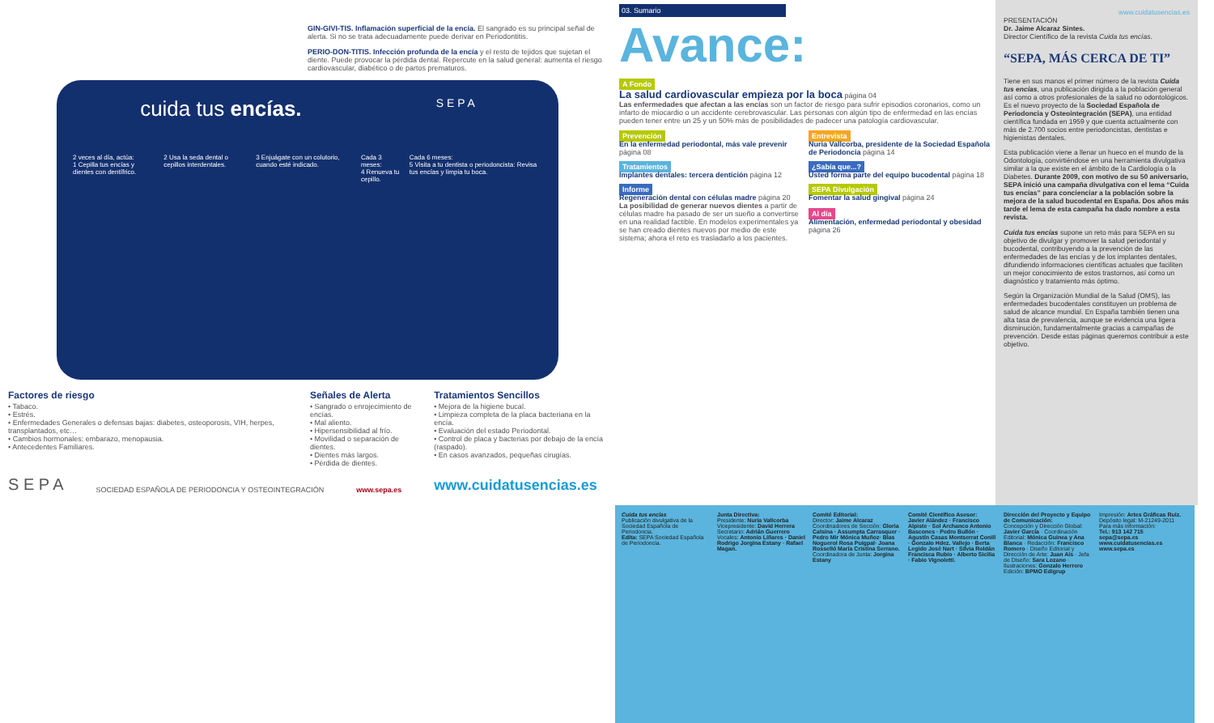GIN-GIVI-TIS. Inflamación superficial de la encía. El sangrado es su principal señal de alerta. Si no se trata adecuadamente puede derivar en Periodontitis.
PERIO-DON-TITIS. Infección profunda de la encía y el resto de tejidos que sujetan el diente. Puede provocar la pérdida dental. Repercute en la salud general: aumenta el riesgo cardiovascular, diabético o de partos prematuros.
cuida tus encías. S E P A
2 veces al día, actúa:
1 Cepilla tus encías y dientes con dentífrico.
2 Usa la seda dental o cepillos interdentales.
3 Enjuágate con un colutorio, cuando esté indicado.
Cada 3 meses:
4 Renueva tu cepillo.
Cada 6 meses:
5 Visita a tu dentista o periodoncista: Revisa tus encías y limpia tu boca.
Factores de riesgo
• Tabaco.
• Estrés.
• Enfermedades Generales o defensas bajas: diabetes, osteoporosis, VIH, herpes, transplantados, etc…
• Cambios hormonales: embarazo, menopausia.
• Antecedentes Familiares.
Señales de Alerta
• Sangrado o enrojecimiento de encías.
• Mal aliento.
• Hipersensibilidad al frío.
• Movilidad o separación de dientes.
• Dientes más largos.
• Pérdida de dientes.
Tratamientos Sencillos
• Mejora de la higiene bucal.
• Limpieza completa de la placa bacteriana en la encía.
• Evaluación del estado Periodontal.
• Control de placa y bacterias por debajo de la encía (raspado).
• En casos avanzados, pequeñas cirugías.
S E P A SOCIEDAD ESPAÑOLA DE PERIODONCIA Y OSTEOINTEGRACIÓN www.sepa.es www.cuidatusencias.es
03. Sumario
Avance:
A Fondo
La salud cardiovascular empieza por la boca página 04
Las enfermedades que afectan a las encías son un factor de riesgo para sufrir episodios coronarios, como un infarto de miocardio o un accidente cerebrovascular. Las personas con algún tipo de enfermedad en las encías pueden tener entre un 25 y un 50% más de posibilidades de padecer una patología cardiovascular.
Prevención
En la enfermedad periodontal, más vale prevenir página 08
Entrevista
Nuria Vallcorba, presidente de la Sociedad Española de Periodoncia página 14
Tratamientos
Implantes dentales: tercera dentición página 12
¿Sabía que...?
Usted forma parte del equipo bucodental página 18
Informe
Regeneración dental con células madre página 20
La posibilidad de generar nuevos dientes a partir de células madre ha pasado de ser un sueño a convertirse en una realidad factible. En modelos experimentales ya se han creado dientes nuevos por medio de este sistema; ahora el reto es trasladarlo a los pacientes.
SEPA Divulgación
Fomentar la salud gingival página 24
Al día
Alimentación, enfermedad periodontal y obesidad página 26
www.cuidatusencias.es
PRESENTACIÓN
Dr. Jaime Alcaraz Sintes.
Director Científico de la revista Cuida tus encías.
“SEPA, MÁS CERCA DE TI”
Tiene en sus manos el primer número de la revista Cuida tus encías, una publicación dirigida a la población general así como a otros profesionales de la salud no odontológicos. Es el nuevo proyecto de la Sociedad Española de Periodoncia y Osteointegración (SEPA), una entidad científica fundada en 1959 y que cuenta actualmente con más de 2.700 socios entre periodoncistas, dentistas e higienistas dentales.
Esta publicación viene a llenar un hueco en el mundo de la Odontología, convirtiéndose en una herramienta divulgativa similar a la que existe en el ámbito de la Cardiología o la Diabetes. Durante 2009, con motivo de su 50 aniversario, SEPA inició una campaña divulgativa con el lema “Cuida tus encías” para concienciar a la población sobre la mejora de la salud bucodental en España. Dos años más tarde el lema de esta campaña ha dado nombre a esta revista.
Cuida tus encías supone un reto más para SEPA en su objetivo de divulgar y promover la salud periodontal y bucodental, contribuyendo a la prevención de las enfermedades de las encías y de los implantes dentales, difundiendo informaciones científicas actuales que faciliten un mejor conocimiento de estos trastornos, así como un diagnóstico y tratamiento más óptimo.
Según la Organización Mundial de la Salud (OMS), las enfermedades bucodentales constituyen un problema de salud de alcance mundial. En España también tienen una alta tasa de prevalencia, aunque se evidencia una ligera disminución, fundamentalmente gracias a campañas de prevención. Desde estas páginas queremos contribuir a este objetivo.
Cuida tus encías
Publicación divulgativa de la Sociedad Española de Periodoncia.
Edita: SEPA Sociedad Española de Periodoncia.
Junta Directiva:
Presidente: Nuria Vallcorba
Vicepresidente: David Herrera
Secretario: Adrián Guerrero
Vocales: Antonio Liñares · Daniel Rodrigo Jorgina Estany · Rafael Magan.
Comité Editorial:
Director: Jaime Alcaraz
Coordinadores de Sección: Gloria Calsina · Assumpta Carrasquer · Pedro Mir Mónica Muñoz· Blas Noguerol Rosa Puigpal· Joana Rosselló María Cristina Serrano.
Coordinadora de Junta: Jorgina Estany
Comité Científico Asesor:
Javier Alández · Francisco Alpiste · Sol Archanco Antonio Bascones · Pedro Bullón · Agustín Casas Montserrat Conill · Gonzalo Hdez. Vallejo · Berta Legido José Nart · Silvia Roldán Francisca Rubio · Alberto Sicilia · Fabio Vignoletti.
Dirección del Proyecto y Equipo de Comunicación:
Concepción y Dirección Global: Javier García · Coordinación Editorial: Mónica Guinea y Ana Blanca · Redacción: Francisco Romero · Diseño Editorial y Dirección de Arte: Juan Aís · Jefa de Diseño: Sara Lozano · Ilustraciones: Gonzalo Herrero Edición: BPMO Edigrup
Impresión: Artes Gráficas Ruiz.
Depósito legal: M-21249-2011
Para más información:
Tel.: 913 142 715
sepa@sepa.es
www.cuidatusencias.es
www.sepa.es